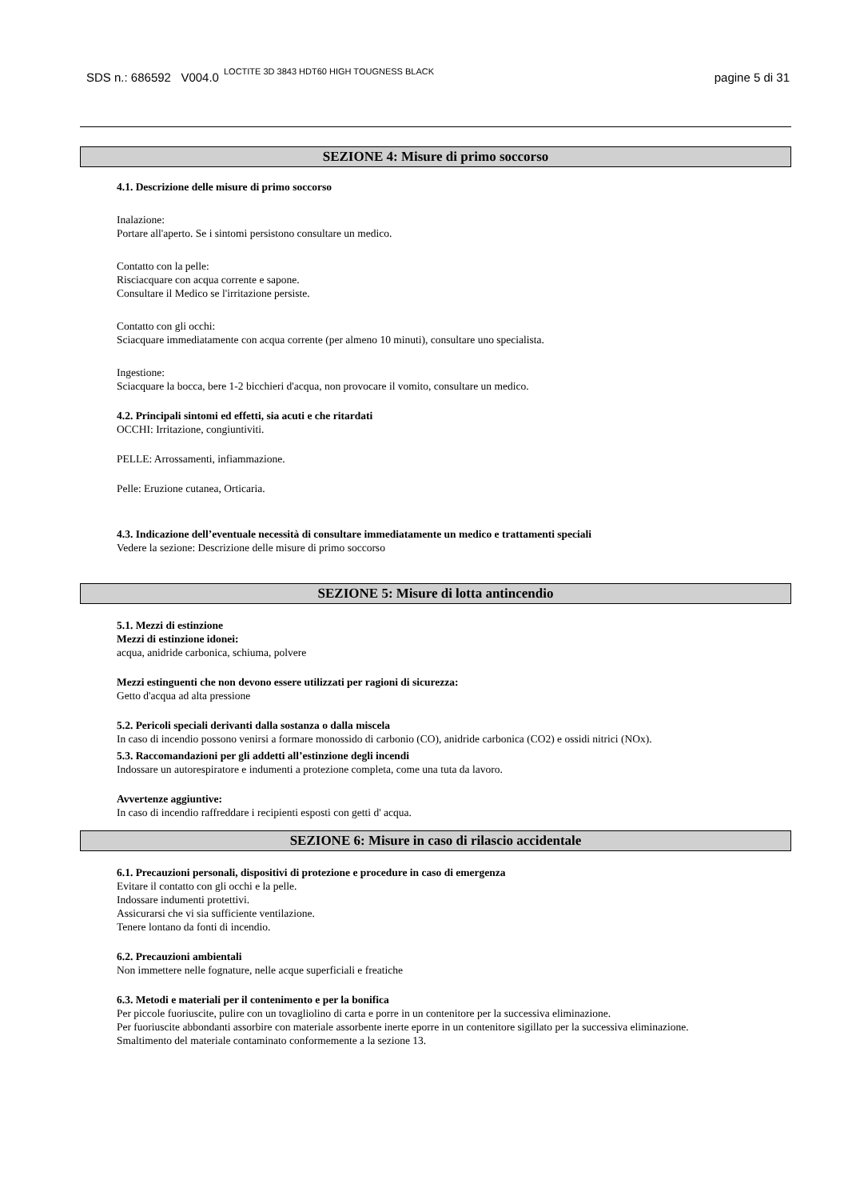SDS n.: 686592 V004.0 LOCTITE 3D 3843 HDT60 HIGH TOUGNESS BLACK pagine 5 di 31
SEZIONE 4: Misure di primo soccorso
4.1. Descrizione delle misure di primo soccorso
Inalazione:
Portare all'aperto. Se i sintomi persistono consultare un medico.
Contatto con la pelle:
Risciacquare con acqua corrente e sapone.
Consultare il Medico se l'irritazione persiste.
Contatto con gli occhi:
Sciacquare immediatamente con acqua corrente (per almeno 10 minuti), consultare uno specialista.
Ingestione:
Sciacquare la bocca, bere 1-2 bicchieri d'acqua, non provocare il vomito, consultare un medico.
4.2. Principali sintomi ed effetti, sia acuti e che ritardati
OCCHI: Irritazione, congiuntiviti.
PELLE: Arrossamenti, infiammazione.
Pelle: Eruzione cutanea, Orticaria.
4.3. Indicazione dell’eventuale necessità di consultare immediatamente un medico e trattamenti speciali
Vedere la sezione: Descrizione delle misure di primo soccorso
SEZIONE 5: Misure di lotta antincendio
5.1. Mezzi di estinzione
Mezzi di estinzione idonei:
acqua, anidride carbonica, schiuma, polvere
Mezzi estinguenti che non devono essere utilizzati per ragioni di sicurezza:
Getto d'acqua ad alta pressione
5.2. Pericoli speciali derivanti dalla sostanza o dalla miscela
In caso di incendio possono venirsi a formare monossido di carbonio (CO), anidride carbonica (CO2) e ossidi nitrici (NOx).
5.3. Raccomandazioni per gli addetti all’estinzione degli incendi
Indossare un autorespiratore e indumenti a protezione completa, come una tuta da lavoro.
Avvertenze aggiuntive:
In caso di incendio raffreddare i recipienti esposti con getti d' acqua.
SEZIONE 6: Misure in caso di rilascio accidentale
6.1. Precauzioni personali, dispositivi di protezione e procedure in caso di emergenza
Evitare il contatto con gli occhi e la pelle.
Indossare indumenti protettivi.
Assicurarsi che vi sia sufficiente ventilazione.
Tenere lontano da fonti di incendio.
6.2. Precauzioni ambientali
Non immettere nelle fognature, nelle acque superficiali e freatiche
6.3. Metodi e materiali per il contenimento e per la bonifica
Per piccole fuoriuscite, pulire con un tovagliolino di carta e porre in un contenitore per la successiva eliminazione.
Per fuoriuscite abbondanti assorbire con materiale assorbente inerte eporre in un contenitore sigillato per la successiva eliminazione.
Smaltimento del materiale contaminato conformemente a la sezione 13.